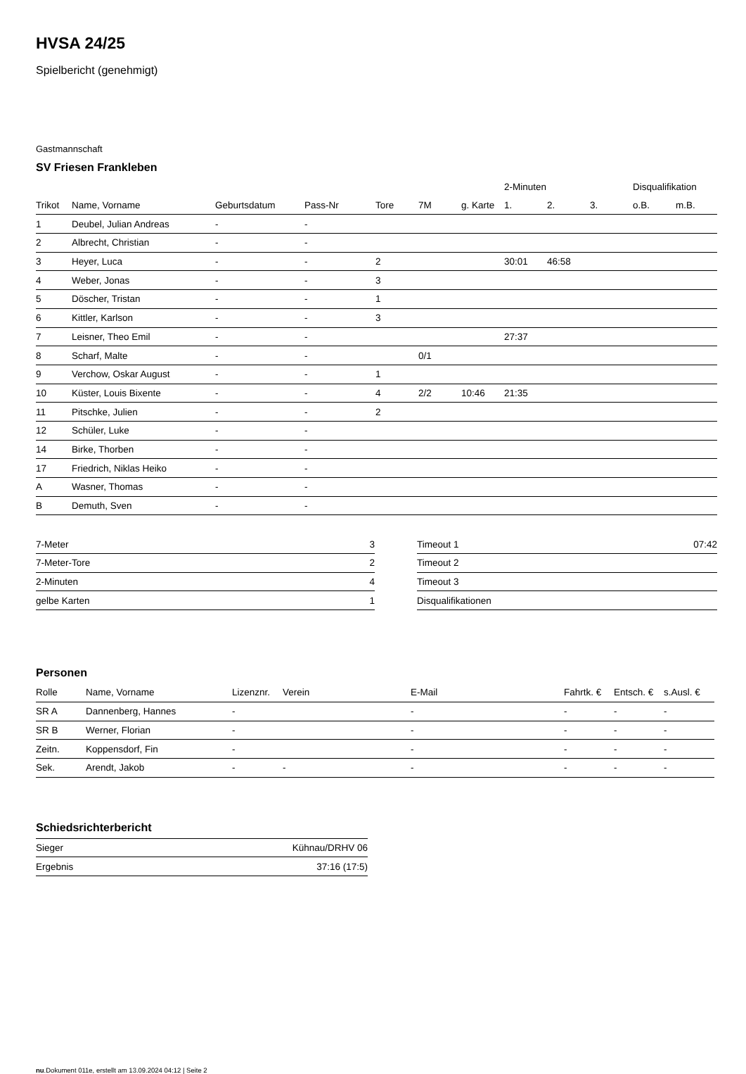HVSA 24/25
Spielbericht (genehmigt)
Gastmannschaft
SV Friesen Frankleben
| | | | | | | | 2-Minuten | | | Disqualifikation | |
| --- | --- | --- | --- | --- | --- | --- | --- | --- | --- | --- | --- |
| Trikot | Name, Vorname | Geburtsdatum | Pass-Nr | Tore | 7M | g. Karte | 1. | 2. | 3. | o.B. | m.B. |
| 1 | Deubel, Julian Andreas | - | - | | | | | | | | |
| 2 | Albrecht, Christian | - | - | | | | | | | | |
| 3 | Heyer, Luca | - | - | 2 | | | 30:01 | 46:58 | | | |
| 4 | Weber, Jonas | - | - | 3 | | | | | | | |
| 5 | Döscher, Tristan | - | - | 1 | | | | | | | |
| 6 | Kittler, Karlson | - | - | 3 | | | | | | | |
| 7 | Leisner, Theo Emil | - | - | | | | 27:37 | | | | |
| 8 | Scharf, Malte | - | - | | 0/1 | | | | | | |
| 9 | Verchow, Oskar August | - | - | 1 | | | | | | | |
| 10 | Küster, Louis Bixente | - | - | 4 | 2/2 | 10:46 | 21:35 | | | | |
| 11 | Pitschke, Julien | - | - | 2 | | | | | | | |
| 12 | Schüler, Luke | - | - | | | | | | | | |
| 14 | Birke, Thorben | - | - | | | | | | | | |
| 17 | Friedrich, Niklas Heiko | - | - | | | | | | | | |
| A | Wasner, Thomas | - | - | | | | | | | | |
| B | Demuth, Sven | - | - | | | | | | | | |
| 7-Meter | 3 |
| 7-Meter-Tore | 2 |
| 2-Minuten | 4 |
| gelbe Karten | 1 |
| Timeout 1 | 07:42 |
| Timeout 2 | |
| Timeout 3 | |
| Disqualifikationen | |
Personen
| Rolle | Name, Vorname | Lizenznr. | Verein | E-Mail | Fahrtk. € | Entsch. € | s.Ausl. € |
| --- | --- | --- | --- | --- | --- | --- | --- |
| SR A | Dannenberg, Hannes | - | | - | - | - | - |
| SR B | Werner, Florian | - | | - | - | - | - |
| Zeitn. | Koppensdorf, Fin | - | | - | - | - | - |
| Sek. | Arendt, Jakob | - | - | - | - | - | - |
Schiedsrichterbericht
| Sieger | Kühnau/DRHV 06 |
| Ergebnis | 37:16 (17:5) |
nu.Dokument 011e, erstellt am 13.09.2024 04:12 | Seite 2